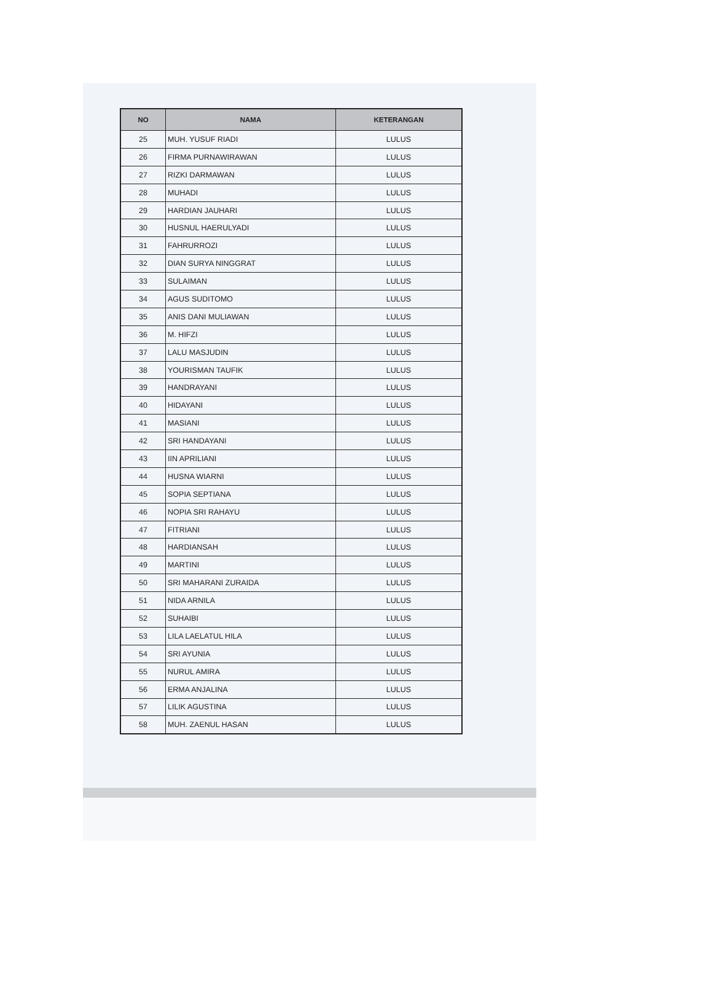| NO | NAMA | KETERANGAN |
| --- | --- | --- |
| 25 | MUH. YUSUF RIADI | LULUS |
| 26 | FIRMA PURNAWIRAWAN | LULUS |
| 27 | RIZKI DARMAWAN | LULUS |
| 28 | MUHADI | LULUS |
| 29 | HARDIAN JAUHARI | LULUS |
| 30 | HUSNUL HAERULYADI | LULUS |
| 31 | FAHRURROZI | LULUS |
| 32 | DIAN SURYA NINGGRAT | LULUS |
| 33 | SULAIMAN | LULUS |
| 34 | AGUS SUDITOMO | LULUS |
| 35 | ANIS DANI MULIAWAN | LULUS |
| 36 | M. HIFZI | LULUS |
| 37 | LALU MASJUDIN | LULUS |
| 38 | YOURISMAN TAUFIK | LULUS |
| 39 | HANDRAYANI | LULUS |
| 40 | HIDAYANI | LULUS |
| 41 | MASIANI | LULUS |
| 42 | SRI HANDAYANI | LULUS |
| 43 | IIN APRILIANI | LULUS |
| 44 | HUSNA WIARNI | LULUS |
| 45 | SOPIA SEPTIANA | LULUS |
| 46 | NOPIA SRI RAHAYU | LULUS |
| 47 | FITRIANI | LULUS |
| 48 | HARDIANSAH | LULUS |
| 49 | MARTINI | LULUS |
| 50 | SRI MAHARANI ZURAIDA | LULUS |
| 51 | NIDA ARNILA | LULUS |
| 52 | SUHAIBI | LULUS |
| 53 | LILA LAELATUL HILA | LULUS |
| 54 | SRI AYUNIA | LULUS |
| 55 | NURUL AMIRA | LULUS |
| 56 | ERMA ANJALINA | LULUS |
| 57 | LILIK AGUSTINA | LULUS |
| 58 | MUH. ZAENUL HASAN | LULUS |